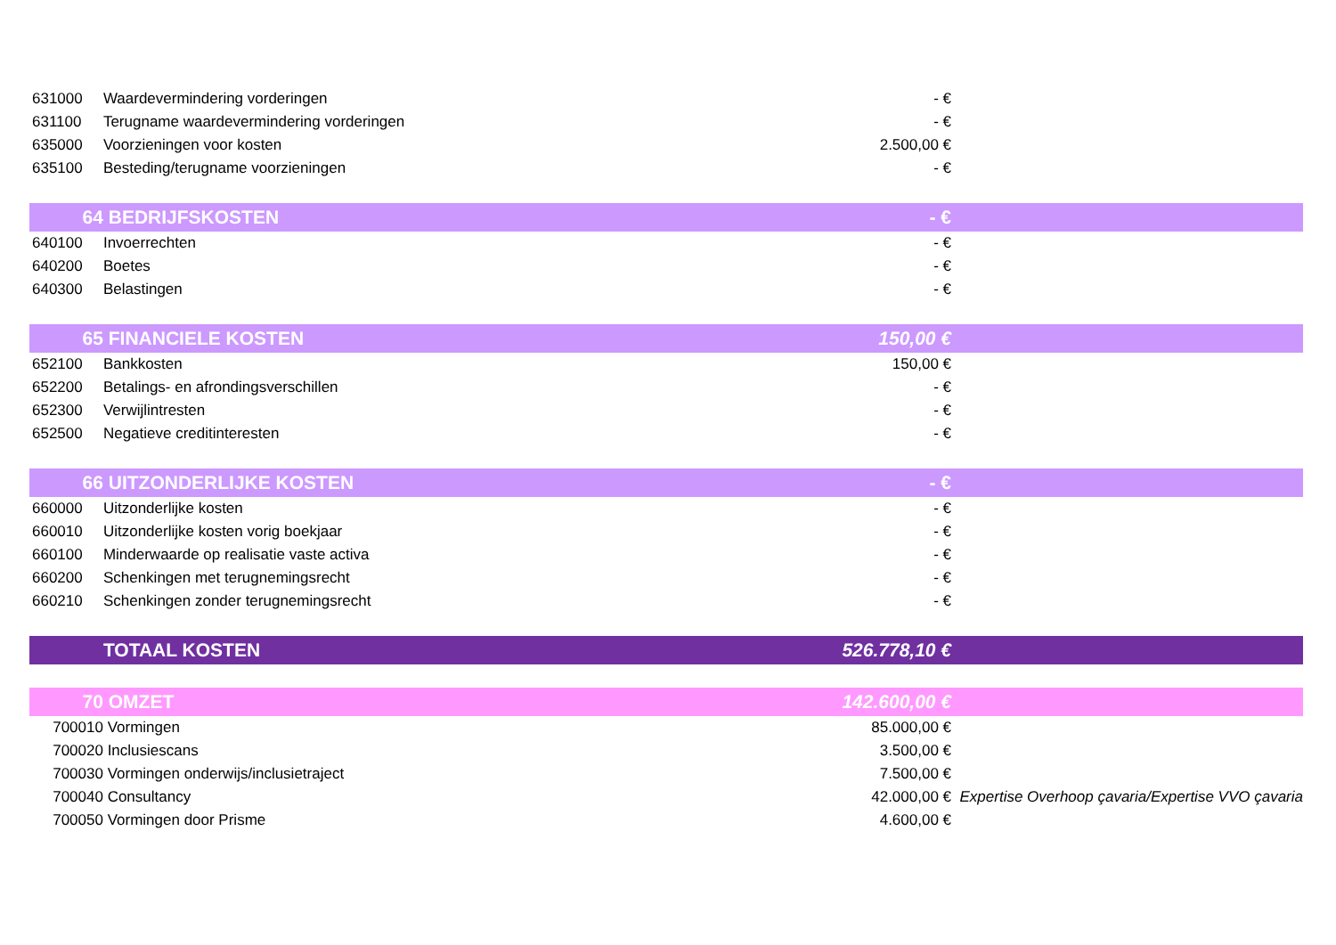| 631000 | Waardevermindering vorderingen | - € | |
| 631100 | Terugname waardevermindering vorderingen | - € | |
| 635000 | Voorzieningen voor kosten | 2.500,00 € | |
| 635100 | Besteding/terugname voorzieningen | - € | |
| 64 | BEDRIJFSKOSTEN | - € | |
| 640100 | Invoerrechten | - € | |
| 640200 | Boetes | - € | |
| 640300 | Belastingen | - € | |
| 65 | FINANCIELE KOSTEN | 150,00 € | |
| 652100 | Bankkosten | 150,00 € | |
| 652200 | Betalings- en afrondingsverschillen | - € | |
| 652300 | Verwijlintresten | - € | |
| 652500 | Negatieve creditinteresten | - € | |
| 66 | UITZONDERLIJKE KOSTEN | - € | |
| 660000 | Uitzonderlijke kosten | - € | |
| 660010 | Uitzonderlijke kosten vorig boekjaar | - € | |
| 660100 | Minderwaarde op realisatie vaste activa | - € | |
| 660200 | Schenkingen met terugnemingsrecht | - € | |
| 660210 | Schenkingen zonder terugnemingsrecht | - € | |
| | TOTAAL KOSTEN | 526.778,10 € | |
| 70 | OMZET | 142.600,00 € | |
| 700010 | Vormingen | 85.000,00 € | |
| 700020 | Inclusiescans | 3.500,00 € | |
| 700030 | Vormingen onderwijs/inclusietraject | 7.500,00 € | |
| 700040 | Consultancy | 42.000,00 € | Expertise Overhoop çavaria/Expertise VVO çavaria |
| 700050 | Vormingen door Prisme | 4.600,00 € | |